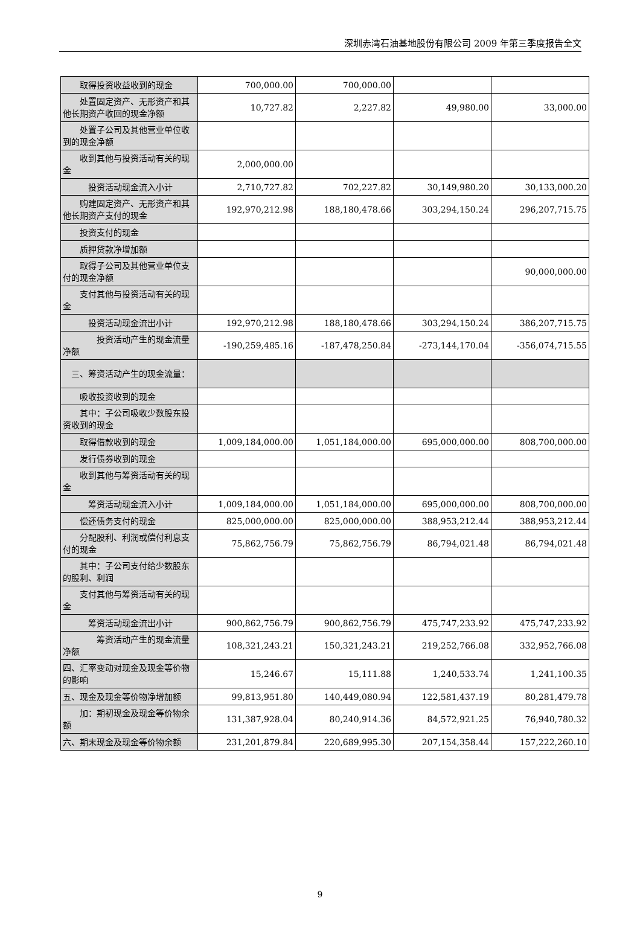深圳赤湾石油基地股份有限公司 2009 年第三季度报告全文
| 取得投资收益收到的现金 | 700,000.00 | 700,000.00 | | |
| 处置固定资产、无形资产和其他长期资产收回的现金净额 | 10,727.82 | 2,227.82 | 49,980.00 | 33,000.00 |
| 处置子公司及其他营业单位收到的现金净额 | | | | |
| 收到其他与投资活动有关的现金 | 2,000,000.00 | | | |
| 投资活动现金流入小计 | 2,710,727.82 | 702,227.82 | 30,149,980.20 | 30,133,000.20 |
| 购建固定资产、无形资产和其他长期资产支付的现金 | 192,970,212.98 | 188,180,478.66 | 303,294,150.24 | 296,207,715.75 |
| 投资支付的现金 | | | | |
| 质押贷款净增加额 | | | | |
| 取得子公司及其他营业单位支付的现金净额 | | | | 90,000,000.00 |
| 支付其他与投资活动有关的现金 | | | | |
| 投资活动现金流出小计 | 192,970,212.98 | 188,180,478.66 | 303,294,150.24 | 386,207,715.75 |
| 投资活动产生的现金流量净额 | -190,259,485.16 | -187,478,250.84 | -273,144,170.04 | -356,074,715.55 |
| 三、筹资活动产生的现金流量： | | | | |
| 吸收投资收到的现金 | | | | |
| 其中：子公司吸收少数股东投资收到的现金 | | | | |
| 取得借款收到的现金 | 1,009,184,000.00 | 1,051,184,000.00 | 695,000,000.00 | 808,700,000.00 |
| 发行债券收到的现金 | | | | |
| 收到其他与筹资活动有关的现金 | | | | |
| 筹资活动现金流入小计 | 1,009,184,000.00 | 1,051,184,000.00 | 695,000,000.00 | 808,700,000.00 |
| 偿还债务支付的现金 | 825,000,000.00 | 825,000,000.00 | 388,953,212.44 | 388,953,212.44 |
| 分配股利、利润或偿付利息支付的现金 | 75,862,756.79 | 75,862,756.79 | 86,794,021.48 | 86,794,021.48 |
| 其中：子公司支付给少数股东的股利、利润 | | | | |
| 支付其他与筹资活动有关的现金 | | | | |
| 筹资活动现金流出小计 | 900,862,756.79 | 900,862,756.79 | 475,747,233.92 | 475,747,233.92 |
| 筹资活动产生的现金流量净额 | 108,321,243.21 | 150,321,243.21 | 219,252,766.08 | 332,952,766.08 |
| 四、汇率变动对现金及现金等价物的影响 | 15,246.67 | 15,111.88 | 1,240,533.74 | 1,241,100.35 |
| 五、现金及现金等价物净增加额 | 99,813,951.80 | 140,449,080.94 | 122,581,437.19 | 80,281,479.78 |
| 加：期初现金及现金等价物余额 | 131,387,928.04 | 80,240,914.36 | 84,572,921.25 | 76,940,780.32 |
| 六、期末现金及现金等价物余额 | 231,201,879.84 | 220,689,995.30 | 207,154,358.44 | 157,222,260.10 |
9